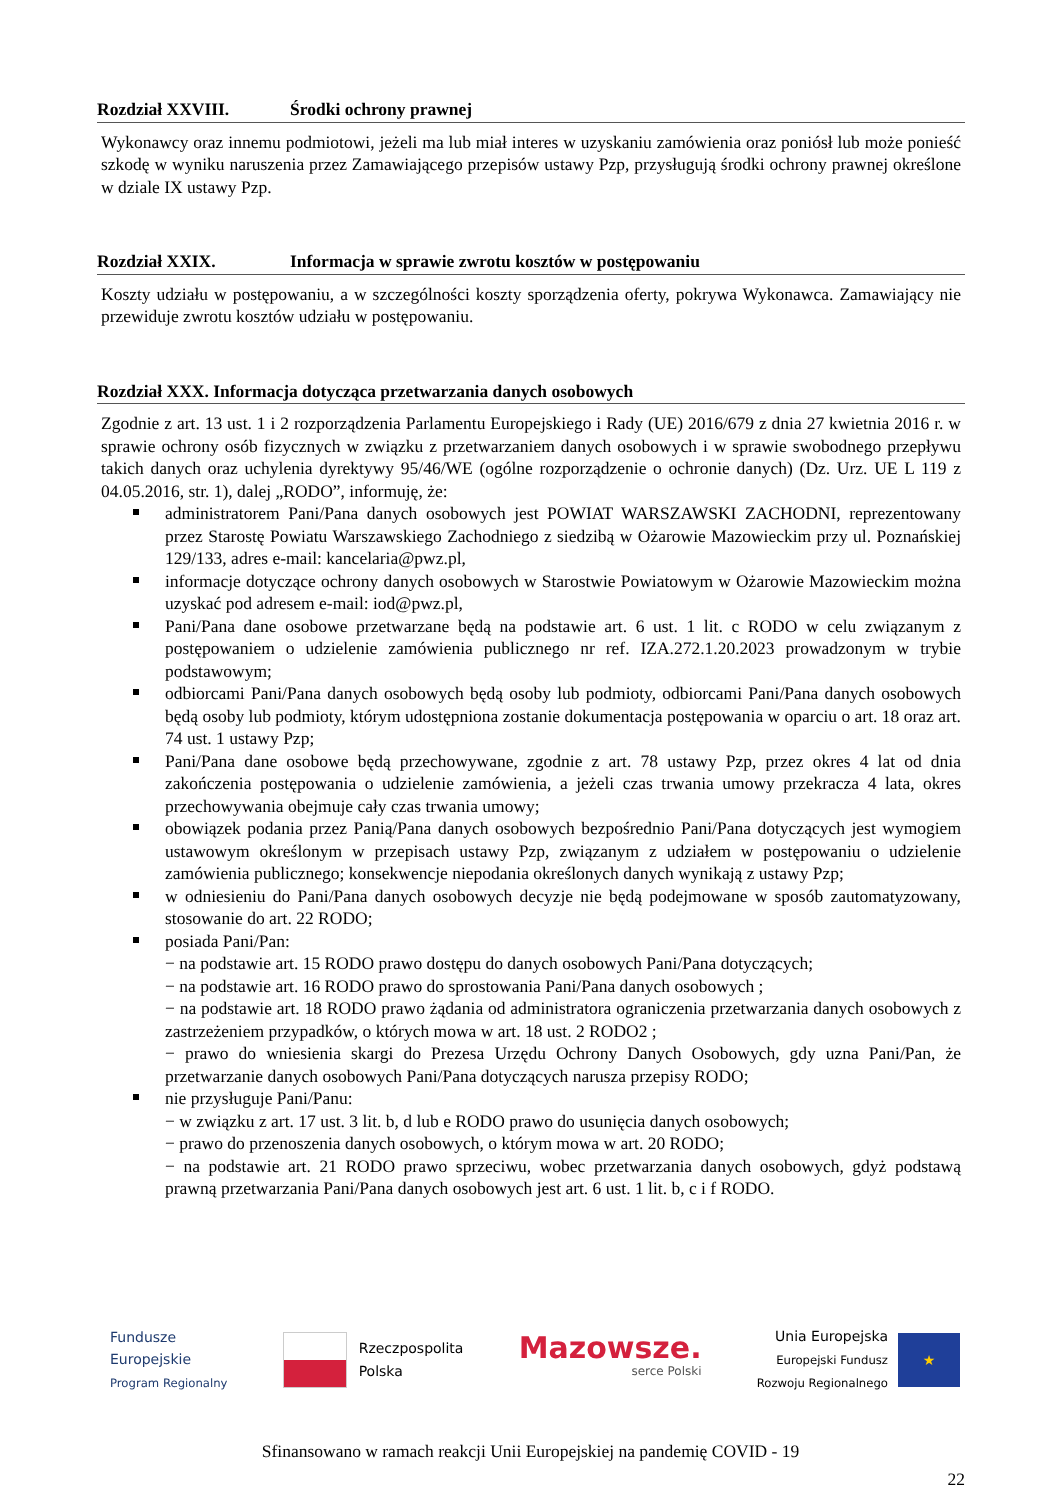Rozdział XXVIII. Środki ochrony prawnej
Wykonawcy oraz innemu podmiotowi, jeżeli ma lub miał interes w uzyskaniu zamówienia oraz poniósł lub może ponieść szkodę w wyniku naruszenia przez Zamawiającego przepisów ustawy Pzp, przysługują środki ochrony prawnej określone w dziale IX ustawy Pzp.
Rozdział XXIX. Informacja w sprawie zwrotu kosztów w postępowaniu
Koszty udziału w postępowaniu, a w szczególności koszty sporządzenia oferty, pokrywa Wykonawca. Zamawiający nie przewiduje zwrotu kosztów udziału w postępowaniu.
Rozdział XXX. Informacja dotycząca przetwarzania danych osobowych
Zgodnie z art. 13 ust. 1 i 2 rozporządzenia Parlamentu Europejskiego i Rady (UE) 2016/679 z dnia 27 kwietnia 2016 r. w sprawie ochrony osób fizycznych w związku z przetwarzaniem danych osobowych i w sprawie swobodnego przepływu takich danych oraz uchylenia dyrektywy 95/46/WE (ogólne rozporządzenie o ochronie danych) (Dz. Urz. UE L 119 z 04.05.2016, str. 1), dalej „RODO”, informuję, że:
administratorem Pani/Pana danych osobowych jest POWIAT WARSZAWSKI ZACHODNI, reprezentowany przez Starostę Powiatu Warszawskiego Zachodniego z siedzibą w Ożarowie Mazowieckim przy ul. Poznańskiej 129/133, adres e-mail: kancelaria@pwz.pl,
informacje dotyczące ochrony danych osobowych w Starostwie Powiatowym w Ożarowie Mazowieckim można uzyskać pod adresem e-mail: iod@pwz.pl,
Pani/Pana dane osobowe przetwarzane będą na podstawie art. 6 ust. 1 lit. c RODO w celu związanym z postępowaniem o udzielenie zamówienia publicznego nr ref. IZA.272.1.20.2023 prowadzonym w trybie podstawowym;
odbiorcami Pani/Pana danych osobowych będą osoby lub podmioty, odbiorcami Pani/Pana danych osobowych będą osoby lub podmioty, którym udostępniona zostanie dokumentacja postępowania w oparciu o art. 18 oraz art. 74 ust. 1 ustawy Pzp;
Pani/Pana dane osobowe będą przechowywane, zgodnie z art. 78 ustawy Pzp, przez okres 4 lat od dnia zakończenia postępowania o udzielenie zamówienia, a jeżeli czas trwania umowy przekracza 4 lata, okres przechowywania obejmuje cały czas trwania umowy;
obowiązek podania przez Panią/Pana danych osobowych bezpośrednio Pani/Pana dotyczących jest wymogiem ustawowym określonym w przepisach ustawy Pzp, związanym z udziałem w postępowaniu o udzielenie zamówienia publicznego; konsekwencje niepodania określonych danych wynikają z ustawy Pzp;
w odniesieniu do Pani/Pana danych osobowych decyzje nie będą podejmowane w sposób zautomatyzowany, stosowanie do art. 22 RODO;
posiada Pani/Pan:
− na podstawie art. 15 RODO prawo dostępu do danych osobowych Pani/Pana dotyczących;
− na podstawie art. 16 RODO prawo do sprostowania Pani/Pana danych osobowych ;
− na podstawie art. 18 RODO prawo żądania od administratora ograniczenia przetwarzania danych osobowych z zastrzeżeniem przypadków, o których mowa w art. 18 ust. 2 RODO2 ;
− prawo do wniesienia skargi do Prezesa Urzędu Ochrony Danych Osobowych, gdy uzna Pani/Pan, że przetwarzanie danych osobowych Pani/Pana dotyczących narusza przepisy RODO;
nie przysługuje Pani/Panu:
− w związku z art. 17 ust. 3 lit. b, d lub e RODO prawo do usunięcia danych osobowych;
− prawo do przenoszenia danych osobowych, o którym mowa w art. 20 RODO;
− na podstawie art. 21 RODO prawo sprzeciwu, wobec przetwarzania danych osobowych, gdyż podstawą prawną przetwarzania Pani/Pana danych osobowych jest art. 6 ust. 1 lit. b, c i f RODO.
Fundusze
Europejskie
Program Regionalny
Rzeczpospolita
Polska
Mazowsze.
serce Polski
Unia Europejska
Europejski Fundusz
Rozwoju Regionalnego
★
Sfinansowano w ramach reakcji Unii Europejskiej na pandemię COVID - 19
22